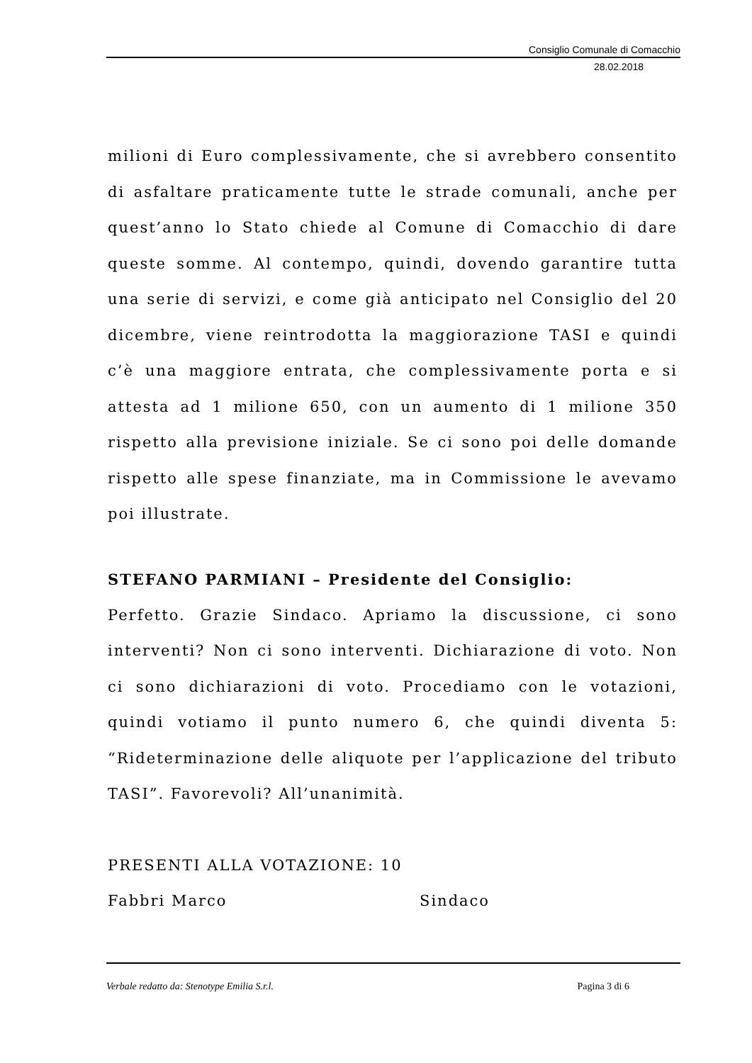Consiglio Comunale di Comacchio
28.02.2018
milioni di Euro complessivamente, che si avrebbero consentito di asfaltare praticamente tutte le strade comunali, anche per quest’anno lo Stato chiede al Comune di Comacchio di dare queste somme. Al contempo, quindi, dovendo garantire tutta una serie di servizi, e come già anticipato nel Consiglio del 20 dicembre, viene reintrodotta la maggiorazione TASI e quindi c’è una maggiore entrata, che complessivamente porta e si attesta ad 1 milione 650, con un aumento di 1 milione 350 rispetto alla previsione iniziale. Se ci sono poi delle domande rispetto alle spese finanziate, ma in Commissione le avevamo poi illustrate.
STEFANO PARMIANI – Presidente del Consiglio:
Perfetto. Grazie Sindaco. Apriamo la discussione, ci sono interventi? Non ci sono interventi. Dichiarazione di voto. Non ci sono dichiarazioni di voto. Procediamo con le votazioni, quindi votiamo il punto numero 6, che quindi diventa 5: “Rideterminazione delle aliquote per l’applicazione del tributo TASI”. Favorevoli? All’unanimità.
PRESENTI ALLA VOTAZIONE: 10
Fabbri Marco Sindaco
Verbale redatto da: Stenotype Emilia S.r.l. Pagina 3 di 6